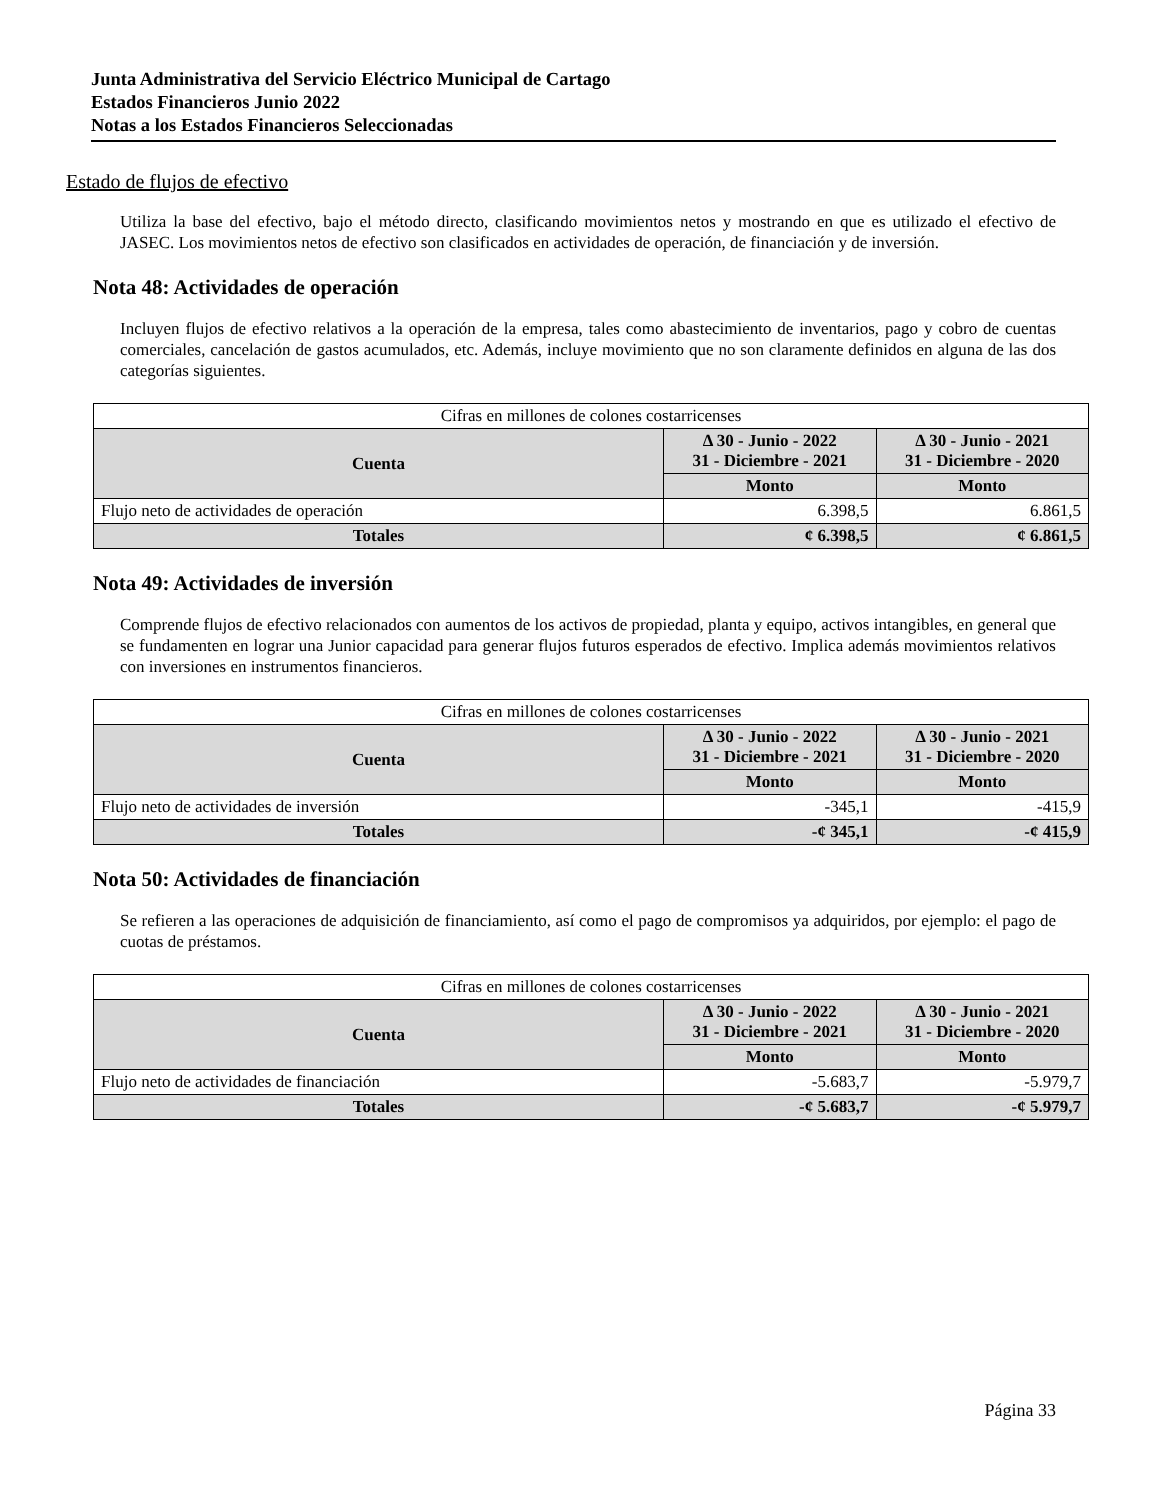Junta Administrativa del Servicio Eléctrico Municipal de Cartago
Estados Financieros Junio 2022
Notas a los Estados Financieros Seleccionadas
Estado de flujos de efectivo
Utiliza la base del efectivo, bajo el método directo, clasificando movimientos netos y mostrando en que es utilizado el efectivo de JASEC. Los movimientos netos de efectivo son clasificados en actividades de operación, de financiación y de inversión.
Nota 48: Actividades de operación
Incluyen flujos de efectivo relativos a la operación de la empresa, tales como abastecimiento de inventarios, pago y cobro de cuentas comerciales, cancelación de gastos acumulados, etc. Además, incluye movimiento que no son claramente definidos en alguna de las dos categorías siguientes.
| Cifras en millones de colones costarricenses | | |
| --- | --- | --- |
| Cuenta | Δ 30 - Junio - 2022 31 - Diciembre - 2021 | Δ 30 - Junio - 2021 31 - Diciembre - 2020 |
| | Monto | Monto |
| Flujo neto de actividades de operación | 6.398,5 | 6.861,5 |
| Totales | ¢ 6.398,5 | ¢ 6.861,5 |
Nota 49: Actividades de inversión
Comprende flujos de efectivo relacionados con aumentos de los activos de propiedad, planta y equipo, activos intangibles, en general que se fundamenten en lograr una Junior capacidad para generar flujos futuros esperados de efectivo. Implica además movimientos relativos con inversiones en instrumentos financieros.
| Cifras en millones de colones costarricenses | | |
| --- | --- | --- |
| Cuenta | Δ 30 - Junio - 2022 31 - Diciembre - 2021 | Δ 30 - Junio - 2021 31 - Diciembre - 2020 |
| | Monto | Monto |
| Flujo neto de actividades de inversión | -345,1 | -415,9 |
| Totales | -¢ 345,1 | -¢ 415,9 |
Nota 50: Actividades de financiación
Se refieren a las operaciones de adquisición de financiamiento, así como el pago de compromisos ya adquiridos, por ejemplo: el pago de cuotas de préstamos.
| Cifras en millones de colones costarricenses | | |
| --- | --- | --- |
| Cuenta | Δ 30 - Junio - 2022 31 - Diciembre - 2021 | Δ 30 - Junio - 2021 31 - Diciembre - 2020 |
| | Monto | Monto |
| Flujo neto de actividades de financiación | -5.683,7 | -5.979,7 |
| Totales | -¢ 5.683,7 | -¢ 5.979,7 |
Página 33